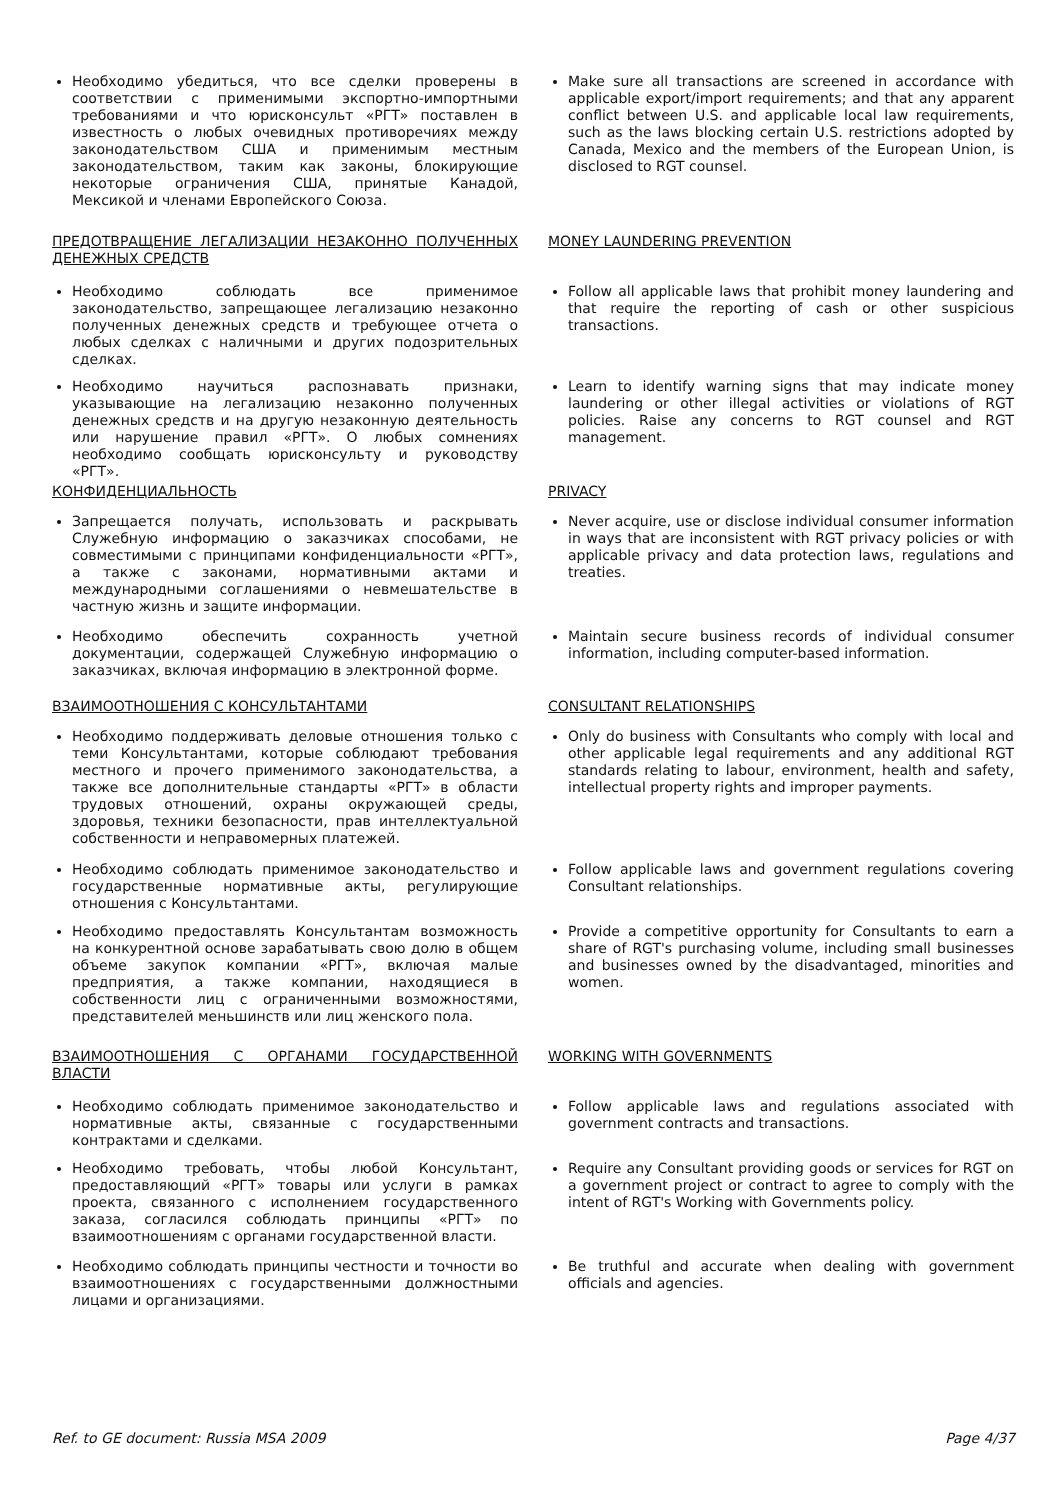Необходимо убедиться, что все сделки проверены в соответствии с применимыми экспортно-импортными требованиями и что юрисконсульт «РГТ» поставлен в известность о любых очевидных противоречиях между законодательством США и применимым местным законодательством, таким как законы, блокирующие некоторые ограничения США, принятые Канадой, Мексикой и членами Европейского Союза.
Make sure all transactions are screened in accordance with applicable export/import requirements; and that any apparent conflict between U.S. and applicable local law requirements, such as the laws blocking certain U.S. restrictions adopted by Canada, Mexico and the members of the European Union, is disclosed to RGT counsel.
ПРЕДОТВРАЩЕНИЕ ЛЕГАЛИЗАЦИИ НЕЗАКОННО ПОЛУЧЕННЫХ ДЕНЕЖНЫХ СРЕДСТВ
MONEY LAUNDERING PREVENTION
Необходимо соблюдать все применимое законодательство, запрещающее легализацию незаконно полученных денежных средств и требующее отчета о любых сделках с наличными и других подозрительных сделках.
Follow all applicable laws that prohibit money laundering and that require the reporting of cash or other suspicious transactions.
Необходимо научиться распознавать признаки, указывающие на легализацию незаконно полученных денежных средств и на другую незаконную деятельность или нарушение правил «РГТ». О любых сомнениях необходимо сообщать юрисконсульту и руководству «РГТ».
Learn to identify warning signs that may indicate money laundering or other illegal activities or violations of RGT policies. Raise any concerns to RGT counsel and RGT management.
КОНФИДЕНЦИАЛЬНОСТЬ PRIVACY
Запрещается получать, использовать и раскрывать Служебную информацию о заказчиках способами, не совместимыми с принципами конфиденциальности «РГТ», а также с законами, нормативными актами и международными соглашениями о невмешательстве в частную жизнь и защите информации.
Never acquire, use or disclose individual consumer information in ways that are inconsistent with RGT privacy policies or with applicable privacy and data protection laws, regulations and treaties.
Необходимо обеспечить сохранность учетной документации, содержащей Служебную информацию о заказчиках, включая информацию в электронной форме.
Maintain secure business records of individual consumer information, including computer-based information.
ВЗАИМООТНОШЕНИЯ С КОНСУЛЬТАНТАМИ CONSULTANT RELATIONSHIPS
Необходимо поддерживать деловые отношения только с теми Консультантами, которые соблюдают требования местного и прочего применимого законодательства, а также все дополнительные стандарты «РГТ» в области трудовых отношений, охраны окружающей среды, здоровья, техники безопасности, прав интеллектуальной собственности и неправомерных платежей.
Only do business with Consultants who comply with local and other applicable legal requirements and any additional RGT standards relating to labour, environment, health and safety, intellectual property rights and improper payments.
Необходимо соблюдать применимое законодательство и государственные нормативные акты, регулирующие отношения с Консультантами.
Follow applicable laws and government regulations covering Consultant relationships.
Необходимо предоставлять Консультантам возможность на конкурентной основе зарабатывать свою долю в общем объеме закупок компании «РГТ», включая малые предприятия, а также компании, находящиеся в собственности лиц с ограниченными возможностями, представителей меньшинств или лиц женского пола.
Provide a competitive opportunity for Consultants to earn a share of RGT's purchasing volume, including small businesses and businesses owned by the disadvantaged, minorities and women.
ВЗАИМООТНОШЕНИЯ С ОРГАНАМИ ГОСУДАРСТВЕННОЙ ВЛАСТИ WORKING WITH GOVERNMENTS
Необходимо соблюдать применимое законодательство и нормативные акты, связанные с государственными контрактами и сделками.
Follow applicable laws and regulations associated with government contracts and transactions.
Необходимо требовать, чтобы любой Консультант, предоставляющий «РГТ» товары или услуги в рамках проекта, связанного с исполнением государственного заказа, согласился соблюдать принципы «РГТ» по взаимоотношениям с органами государственной власти.
Require any Consultant providing goods or services for RGT on a government project or contract to agree to comply with the intent of RGT's Working with Governments policy.
Необходимо соблюдать принципы честности и точности во взаимоотношениях с государственными должностными лицами и организациями.
Be truthful and accurate when dealing with government officials and agencies.
Ref. to GE document: Russia MSA 2009 Page 4/37